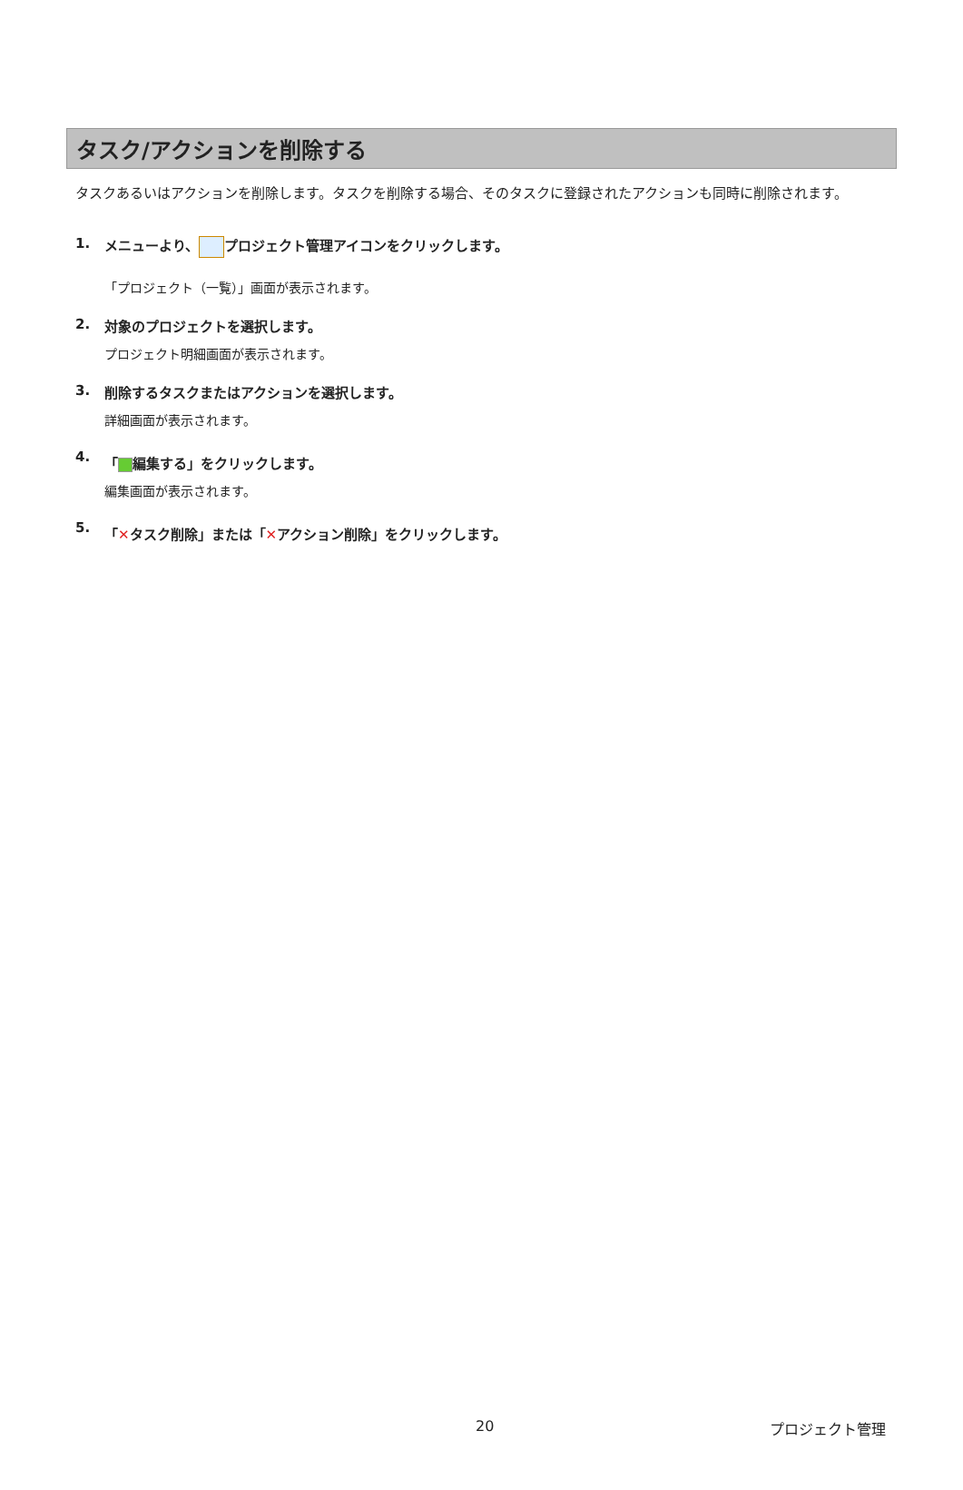タスク/アクションを削除する
タスクあるいはアクションを削除します。タスクを削除する場合、そのタスクに登録されたアクションも同時に削除されます。
1. メニューより、 プロジェクト管理アイコンをクリックします。
「プロジェクト（一覧）」画面が表示されます。
2. 対象のプロジェクトを選択します。
プロジェクト明細画面が表示されます。
3. 削除するタスクまたはアクションを選択します。
詳細画面が表示されます。
4. 「 編集する」をクリックします。
編集画面が表示されます。
5. 「✕タスク削除」または「✕アクション削除」をクリックします。
20 プロジェクト管理